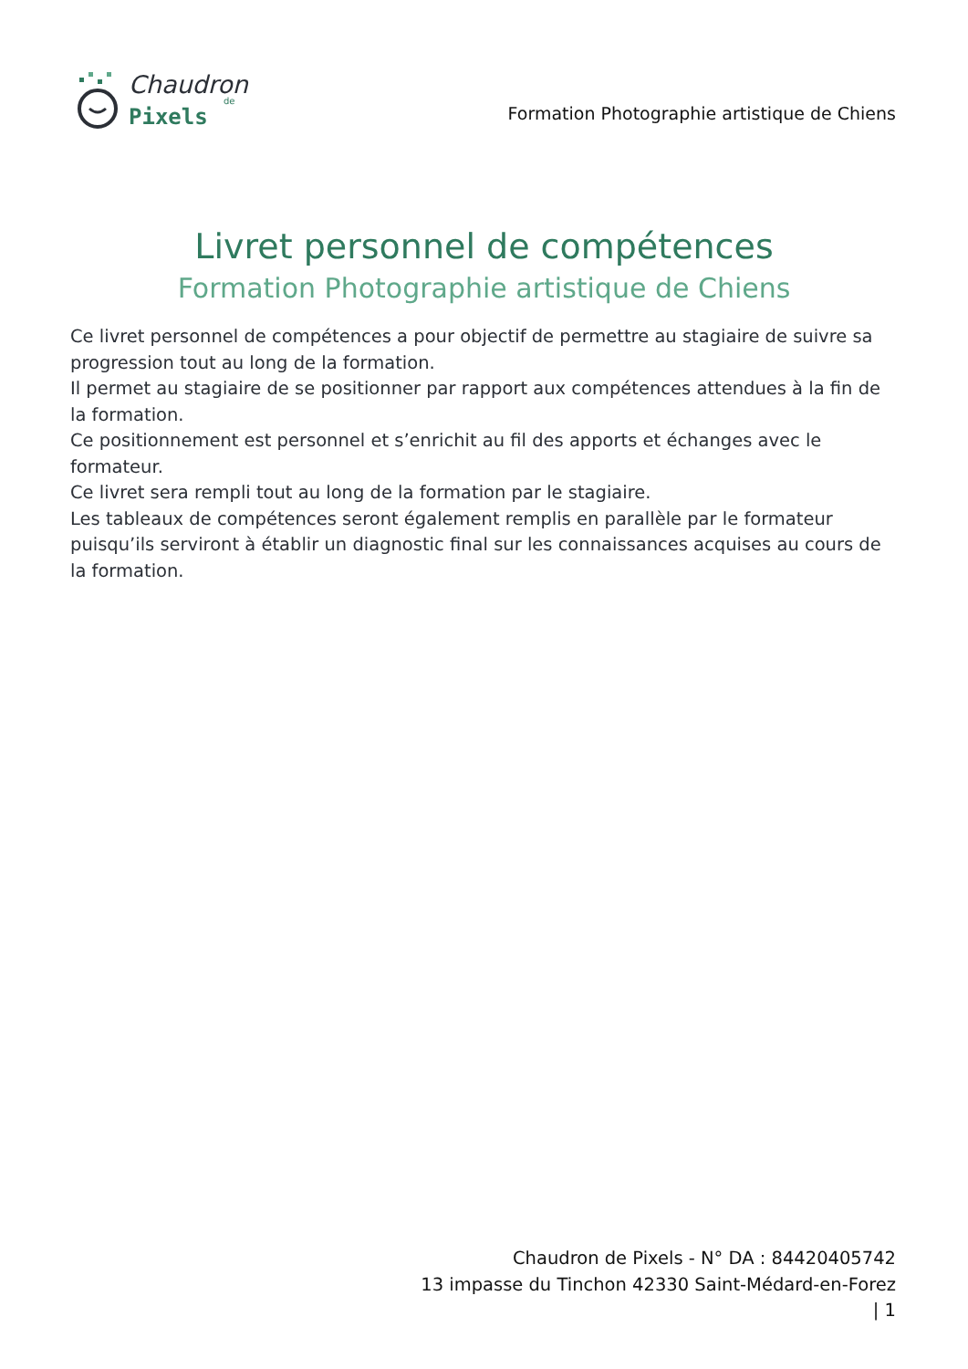Chaudron
de
Pixels
Formation Photographie artistique de Chiens
Livret personnel de compétences
Formation Photographie artistique de Chiens
Ce livret personnel de compétences a pour objectif de permettre au stagiaire de suivre sa progression tout au long de la formation.
Il permet au stagiaire de se positionner par rapport aux compétences attendues à la fin de la formation.
Ce positionnement est personnel et s’enrichit au fil des apports et échanges avec le formateur.
Ce livret sera rempli tout au long de la formation par le stagiaire.
Les tableaux de compétences seront également remplis en parallèle par le formateur puisqu’ils serviront à établir un diagnostic final sur les connaissances acquises au cours de la formation.
Chaudron de Pixels - N° DA : 84420405742
13 impasse du Tinchon 42330 Saint-Médard-en-Forez
| 1